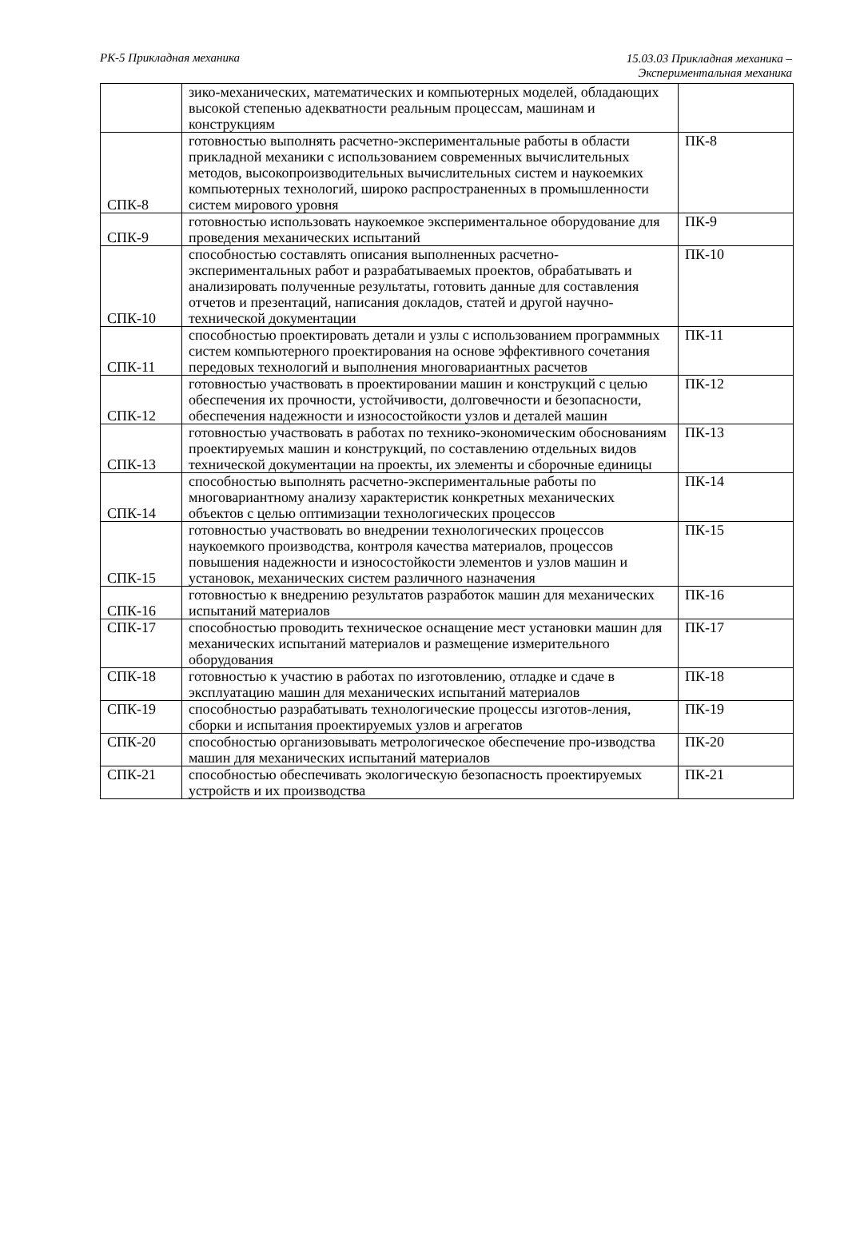РК-5 Прикладная механика
15.03.03 Прикладная механика –
Экспериментальная механика
| | зико-механических, математических и компьютерных моделей, обладающих высокой степенью адекватности реальным процессам, машинам и конструкциям | |
| СПК-8 | готовностью выполнять расчетно-экспериментальные работы в области прикладной механики с использованием современных вычислительных методов, высокопроизводительных вычислительных систем и наукоемких компьютерных технологий, широко распространенных в промышленности систем мирового уровня | ПК-8 |
| СПК-9 | готовностью использовать наукоемкое экспериментальное оборудование для проведения механических испытаний | ПК-9 |
| СПК-10 | способностью составлять описания выполненных расчетно-экспериментальных работ и разрабатываемых проектов, обрабатывать и анализировать полученные результаты, готовить данные для составления отчетов и презентаций, написания докладов, статей и другой научно-технической документации | ПК-10 |
| СПК-11 | способностью проектировать детали и узлы с использованием программных систем компьютерного проектирования на основе эффективного сочетания передовых технологий и выполнения многовариантных расчетов | ПК-11 |
| СПК-12 | готовностью участвовать в проектировании машин и конструкций с целью обеспечения их прочности, устойчивости, долговечности и безопасности, обеспечения надежности и износостойкости узлов и деталей машин | ПК-12 |
| СПК-13 | готовностью участвовать в работах по технико-экономическим обоснованиям проектируемых машин и конструкций, по составлению отдельных видов технической документации на проекты, их элементы и сборочные единицы | ПК-13 |
| СПК-14 | способностью выполнять расчетно-экспериментальные работы по многовариантному анализу характеристик конкретных механических объектов с целью оптимизации технологических процессов | ПК-14 |
| СПК-15 | готовностью участвовать во внедрении технологических процессов наукоемкого производства, контроля качества материалов, процессов повышения надежности и износостойкости элементов и узлов машин и установок, механических систем различного назначения | ПК-15 |
| СПК-16 | готовностью к внедрению результатов разработок машин для механических испытаний материалов | ПК-16 |
| СПК-17 | способностью проводить техническое оснащение мест установки машин для механических испытаний материалов и размещение измерительного оборудования | ПК-17 |
| СПК-18 | готовностью к участию в работах по изготовлению, отладке и сдаче в эксплуатацию машин для механических испытаний материалов | ПК-18 |
| СПК-19 | способностью разрабатывать технологические процессы изготов-ления, сборки и испытания проектируемых узлов и агрегатов | ПК-19 |
| СПК-20 | способностью организовывать метрологическое обеспечение про-изводства машин для механических испытаний материалов | ПК-20 |
| СПК-21 | способностью обеспечивать экологическую безопасность проектируемых устройств и их производства | ПК-21 |